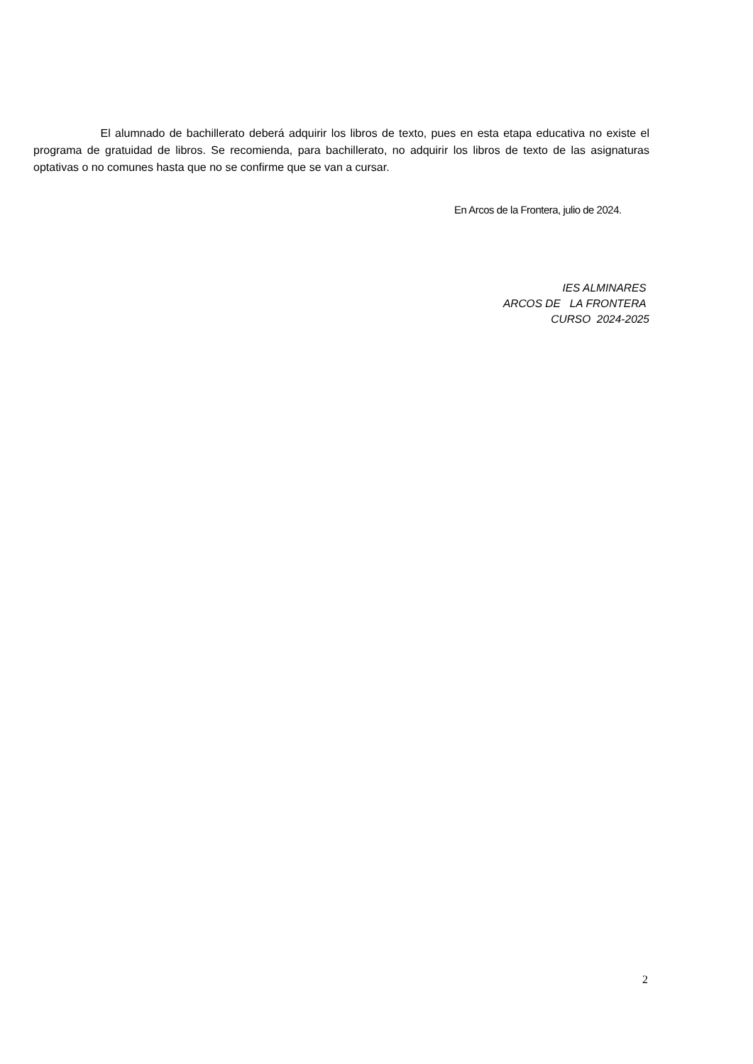El alumnado de bachillerato deberá adquirir los libros de texto, pues en esta etapa educativa no existe el programa de gratuidad de libros. Se recomienda, para bachillerato, no adquirir los libros de texto de las asignaturas optativas o no comunes hasta que no se confirme que se van a cursar.
En Arcos de la Frontera, julio de 2024.
IES ALMINARES
ARCOS DE LA FRONTERA
CURSO 2024-2025
2